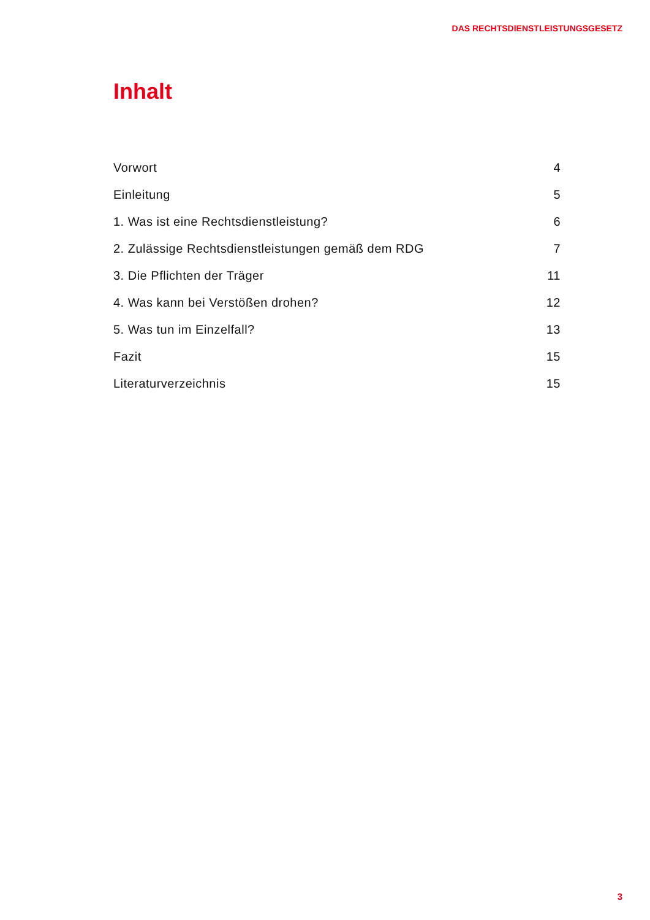DAS RECHTSDIENSTLEISTUNGSGESETZ
Inhalt
Vorwort 4
Einleitung 5
1. Was ist eine Rechtsdienstleistung? 6
2. Zulässige Rechtsdienstleistungen gemäß dem RDG 7
3. Die Pflichten der Träger 11
4. Was kann bei Verstößen drohen? 12
5. Was tun im Einzelfall? 13
Fazit 15
Literaturverzeichnis 15
3